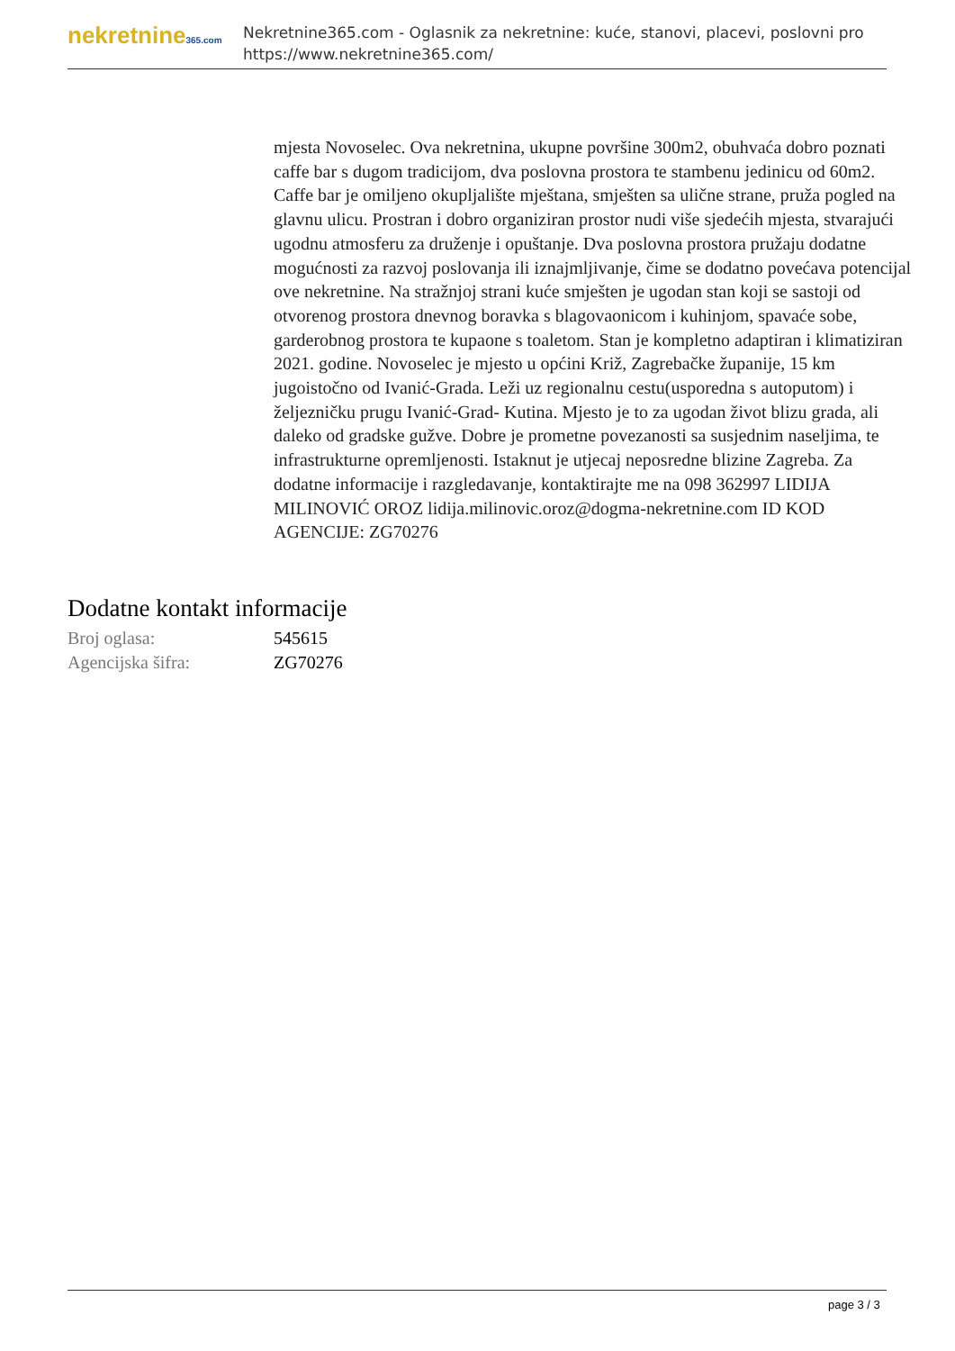nekretnine365.com
Nekretnine365.com - Oglasnik za nekretnine: kuće, stanovi, placevi, poslovni pro
https://www.nekretnine365.com/
mjesta Novoselec. Ova nekretnina, ukupne površine 300m2, obuhvaća dobro poznati caffe bar s dugom tradicijom, dva poslovna prostora te stambenu jedinicu od 60m2. Caffe bar je omiljeno okupljalište mještana, smješten sa ulične strane, pruža pogled na glavnu ulicu. Prostran i dobro organiziran prostor nudi više sjedećih mjesta, stvarajući ugodnu atmosferu za druženje i opuštanje. Dva poslovna prostora pružaju dodatne mogućnosti za razvoj poslovanja ili iznajmljivanje, čime se dodatno povećava potencijal ove nekretnine. Na stražnjoj strani kuće smješten je ugodan stan koji se sastoji od otvorenog prostora dnevnog boravka s blagovaonicom i kuhinjom, spavaće sobe, garderobnog prostora te kupaone s toaletom. Stan je kompletno adaptiran i klimatiziran 2021. godine. Novoselec je mjesto u općini Križ, Zagrebačke županije, 15 km jugoistočno od Ivanić-Grada. Leži uz regionalnu cestu(usporedna s autoputom) i željezničku prugu Ivanić-Grad- Kutina. Mjesto je to za ugodan život blizu grada, ali daleko od gradske gužve. Dobre je prometne povezanosti sa susjednim naseljima, te infrastrukturne opremljenosti. Istaknut je utjecaj neposredne blizine Zagreba. Za dodatne informacije i razgledavanje, kontaktirajte me na 098 362997 LIDIJA MILINOVIĆ OROZ lidija.milinovic.oroz@dogma-nekretnine.com ID KOD AGENCIJE: ZG70276
Dodatne kontakt informacije
| Broj oglasa: | 545615 |
| Agencijska šifra: | ZG70276 |
page 3 / 3